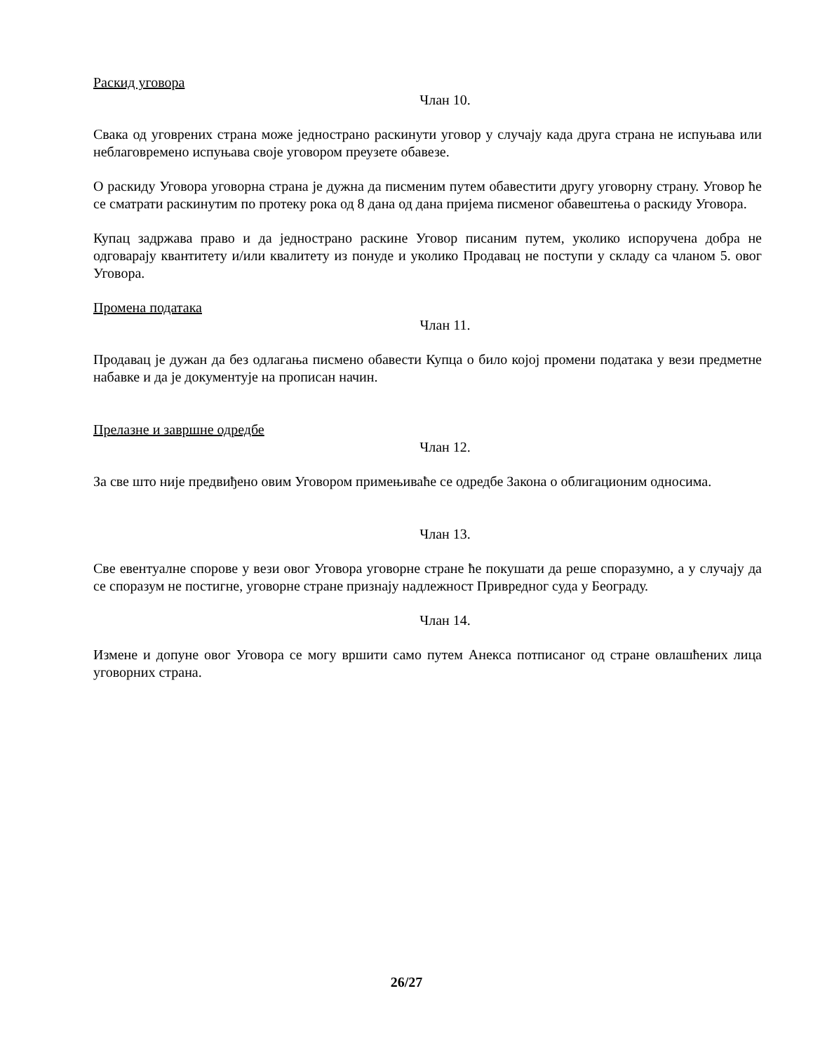Раскид уговора
Члан 10.
Свака од уговрених страна може једнострано раскинути уговор у случају када друга страна не испуњава или неблаговремено испуњава своје уговором преузете обавезе.
О раскиду Уговора уговорна страна је дужна да писменим путем обавестити другу уговорну страну. Уговор ће се сматрати раскинутим по протеку рока од 8 дана од дана пријема писменог обавештења о раскиду Уговора.
Купац задржава право и да једнострано раскине Уговор писаним путем, уколико испоручена добра не одговарају квантитету и/или квалитету из понуде и уколико Продавац не поступи у складу са чланом 5. овог Уговора.
Промена података
Члан 11.
Продавац је дужан да без одлагања писмено обавести Купца о било којој промени података у вези предметне набавке и да је документује на прописан начин.
Прелазне и завршне одредбе
Члан 12.
За све што није предвиђено овим Уговором примењиваће се одредбе Закона о облигационим односима.
Члан 13.
Све евентуалне спорове у вези овог Уговора уговорне стране ће покушати да реше споразумно, а у случају да се споразум не постигне, уговорне стране признају надлежност Привредног суда у Београду.
Члан 14.
Измене и допуне овог Уговора се могу вршити само путем Анекса потписаног од стране овлашћених лица уговорних страна.
26/27